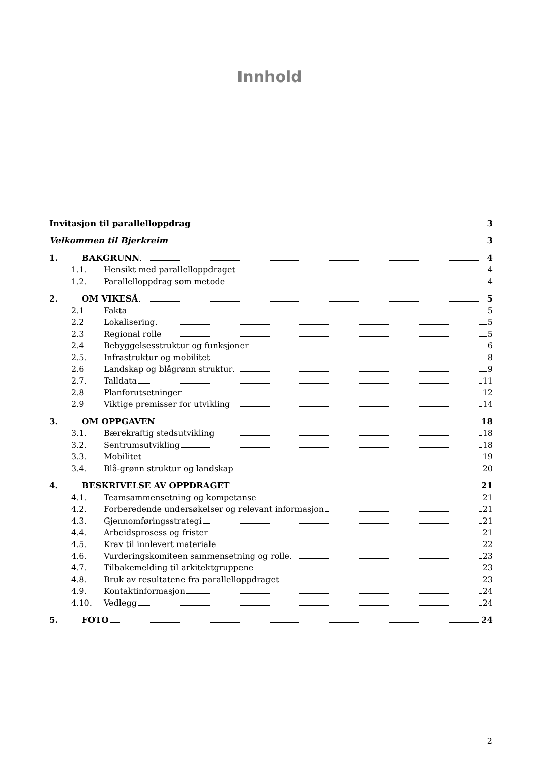Innhold
Invitasjon til parallelloppdrag 3
Velkommen til Bjerkreim 3
1. BAKGRUNN 4
1.1. Hensikt med parallelloppdraget 4
1.2. Parallelloppdrag som metode 4
2. OM VIKESÅ 5
2.1 Fakta 5
2.2 Lokalisering 5
2.3 Regional rolle 5
2.4 Bebyggelsesstruktur og funksjoner 6
2.5. Infrastruktur og mobilitet 8
2.6 Landskap og blågrønn struktur 9
2.7. Talldata 11
2.8 Planforutsetninger 12
2.9 Viktige premisser for utvikling 14
3. OM OPPGAVEN 18
3.1. Bærekraftig stedsutvikling 18
3.2. Sentrumsutvikling 18
3.3. Mobilitet 19
3.4. Blå-grønn struktur og landskap 20
4. BESKRIVELSE AV OPPDRAGET 21
4.1. Teamsammensetning og kompetanse 21
4.2. Forberedende undersøkelser og relevant informasjon 21
4.3. Gjennomføringsstrategi 21
4.4. Arbeidsprosess og frister 21
4.5. Krav til innlevert materiale 22
4.6. Vurderingskomiteen sammensetning og rolle 23
4.7. Tilbakemelding til arkitektgruppene 23
4.8. Bruk av resultatene fra parallelloppdraget 23
4.9. Kontaktinformasjon 24
4.10. Vedlegg 24
5. FOTO 24
2